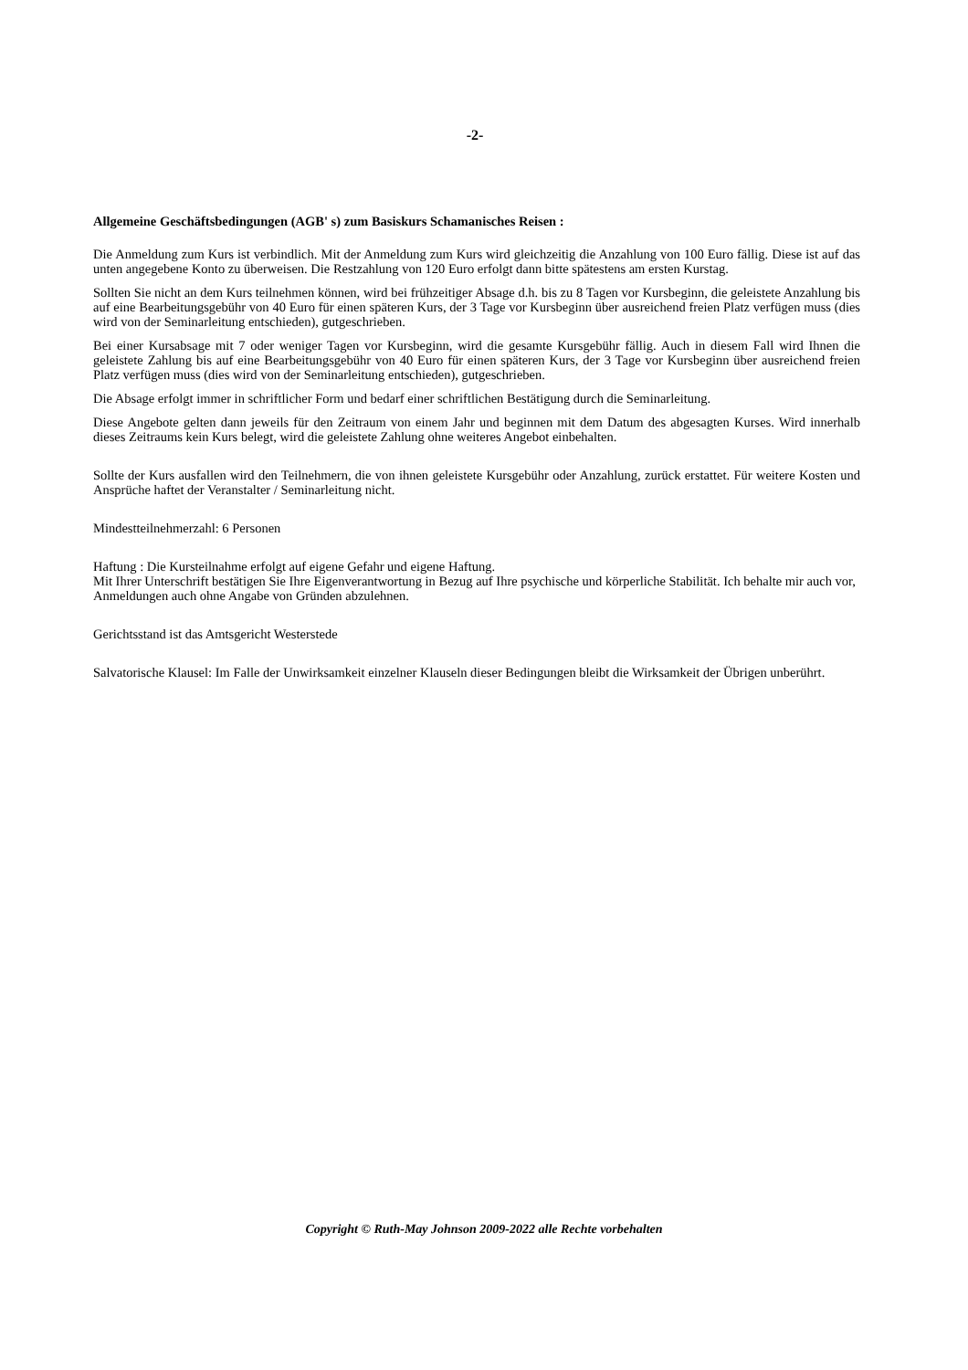-2-
Allgemeine Geschäftsbedingungen (AGB' s) zum Basiskurs Schamanisches Reisen :
Die Anmeldung zum Kurs ist verbindlich. Mit der Anmeldung zum Kurs wird gleichzeitig die Anzahlung von 100 Euro fällig. Diese ist auf das unten angegebene Konto zu überweisen. Die Restzahlung von 120 Euro erfolgt dann bitte spätestens am ersten Kurstag.
Sollten Sie nicht an dem Kurs teilnehmen können, wird bei frühzeitiger Absage d.h. bis zu 8 Tagen vor Kursbeginn, die geleistete Anzahlung bis auf eine Bearbeitungsgebühr von 40 Euro für einen späteren Kurs, der 3 Tage vor Kursbeginn über ausreichend freien Platz verfügen muss (dies wird von der Seminarleitung entschieden), gutgeschrieben.
Bei einer Kursabsage mit 7 oder weniger Tagen vor Kursbeginn, wird die gesamte Kursgebühr fällig. Auch in diesem Fall wird Ihnen die geleistete Zahlung bis auf eine Bearbeitungsgebühr von 40 Euro für einen späteren Kurs, der 3 Tage vor Kursbeginn über ausreichend freien Platz verfügen muss (dies wird von der Seminarleitung entschieden), gutgeschrieben.
Die Absage erfolgt immer in schriftlicher Form und bedarf einer schriftlichen Bestätigung durch die Seminarleitung.
Diese Angebote gelten dann jeweils für den Zeitraum von einem Jahr und beginnen mit dem Datum des abgesagten Kurses. Wird innerhalb dieses Zeitraums kein Kurs belegt, wird die geleistete Zahlung ohne weiteres Angebot einbehalten.
Sollte der Kurs ausfallen wird den Teilnehmern, die von ihnen geleistete Kursgebühr oder Anzahlung, zurück erstattet. Für weitere Kosten und Ansprüche haftet der Veranstalter / Seminarleitung nicht.
Mindestteilnehmerzahl: 6 Personen
Haftung : Die Kursteilnahme erfolgt auf eigene Gefahr und eigene Haftung.
Mit Ihrer Unterschrift bestätigen Sie Ihre Eigenverantwortung in Bezug auf Ihre psychische und körperliche Stabilität. Ich behalte mir auch vor, Anmeldungen auch ohne Angabe von Gründen abzulehnen.
Gerichtsstand ist das Amtsgericht Westerstede
Salvatorische Klausel: Im Falle der Unwirksamkeit einzelner Klauseln dieser Bedingungen bleibt die Wirksamkeit der Übrigen unberührt.
Copyright © Ruth-May Johnson 2009-2022 alle Rechte vorbehalten